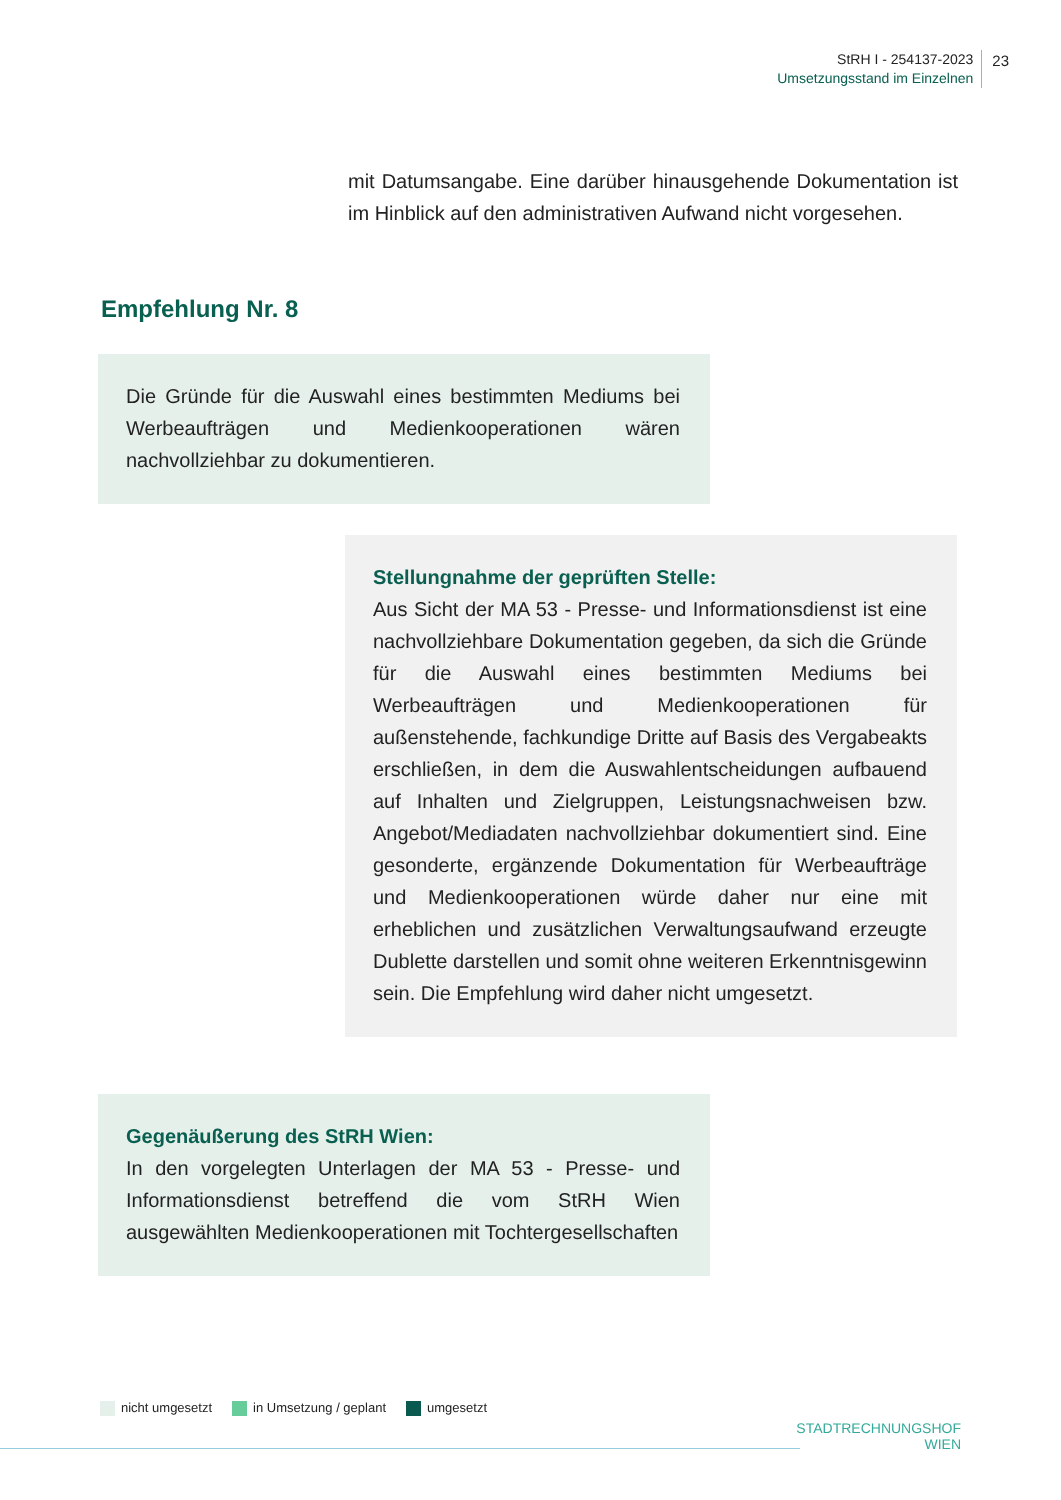StRH I - 254137-2023
Umsetzungsstand im Einzelnen
23
mit Datumsangabe. Eine darüber hinausgehende Dokumentation ist im Hinblick auf den administrativen Aufwand nicht vorgesehen.
Empfehlung Nr. 8
Die Gründe für die Auswahl eines bestimmten Mediums bei Werbeaufträgen und Medienkooperationen wären nachvollziehbar zu dokumentieren.
Stellungnahme der geprüften Stelle:
Aus Sicht der MA 53 - Presse- und Informationsdienst ist eine nachvollziehbare Dokumentation gegeben, da sich die Gründe für die Auswahl eines bestimmten Mediums bei Werbeaufträgen und Medienkooperationen für außenstehende, fachkundige Dritte auf Basis des Vergabeakts erschließen, in dem die Auswahlentscheidungen aufbauend auf Inhalten und Zielgruppen, Leistungsnachweisen bzw. Angebot/Mediadaten nachvollziehbar dokumentiert sind. Eine gesonderte, ergänzende Dokumentation für Werbeaufträge und Medienkooperationen würde daher nur eine mit erheblichen und zusätzlichen Verwaltungsaufwand erzeugte Dublette darstellen und somit ohne weiteren Erkenntnisgewinn sein. Die Empfehlung wird daher nicht umgesetzt.
Gegenäußerung des StRH Wien:
In den vorgelegten Unterlagen der MA 53 - Presse- und Informationsdienst betreffend die vom StRH Wien ausgewählten Medienkooperationen mit Tochtergesellschaften
nicht umgesetzt in Umsetzung / geplant umgesetzt
STADTRECHNUNGSHOF
WIEN